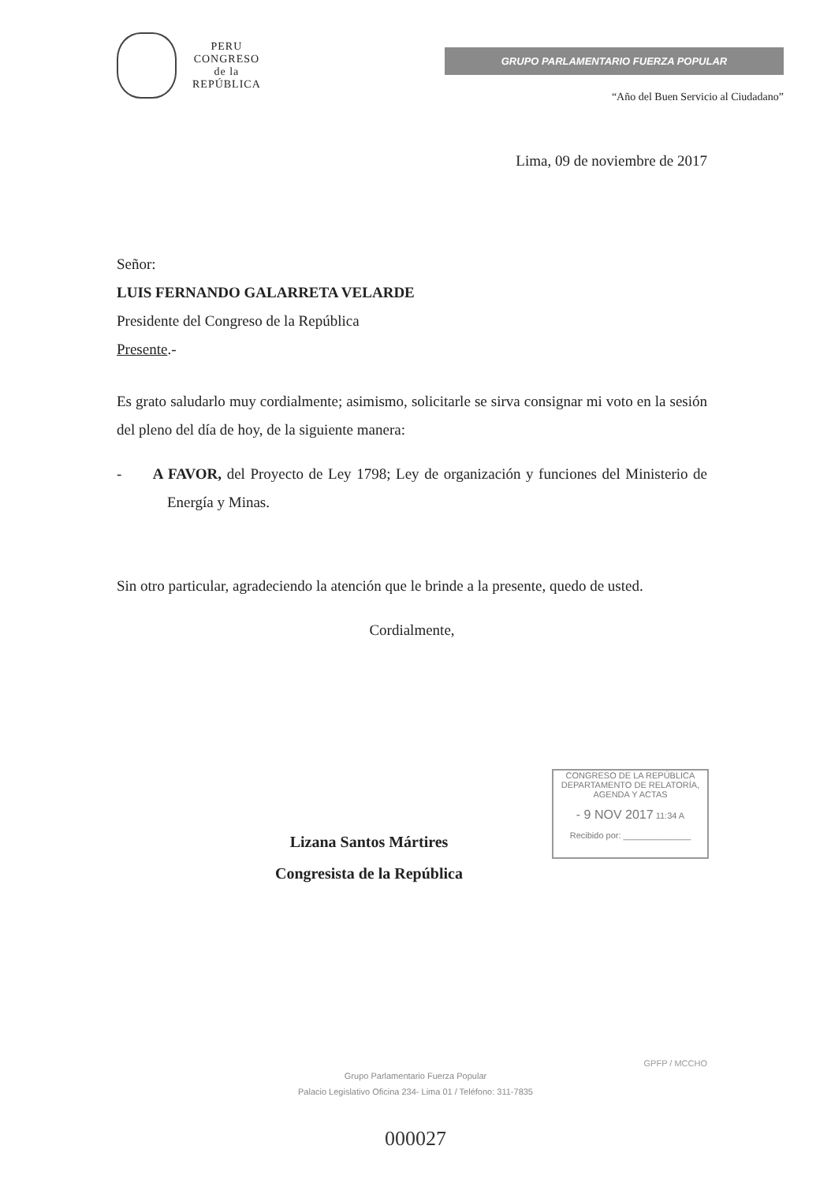PERU
CONGRESO
de la
REPÚBLICA
GRUPO PARLAMENTARIO FUERZA POPULAR
“Año del Buen Servicio al Ciudadano”
Lima, 09 de noviembre de 2017
Señor:
LUIS FERNANDO GALARRETA VELARDE
Presidente del Congreso de la República
Presente.-
Es grato saludarlo muy cordialmente; asimismo, solicitarle se sirva consignar mi voto en la sesión del pleno del día de hoy, de la siguiente manera:
- A FAVOR, del Proyecto de Ley 1798; Ley de organización y funciones del Ministerio de Energía y Minas.
Sin otro particular, agradeciendo la atención que le brinde a la presente, quedo de usted.
Cordialmente,
Lizana Santos Mártires
Congresista de la República
CONGRESO DE LA REPÚBLICA
DEPARTAMENTO DE RELATORÍA, AGENDA Y ACTAS
- 9 NOV 2017 11:34 A
Recibido por: ______________
GPFP / MCCHO
Grupo Parlamentario Fuerza Popular
Palacio Legislativo Oficina 234- Lima 01 / Teléfono: 311-7835
000027